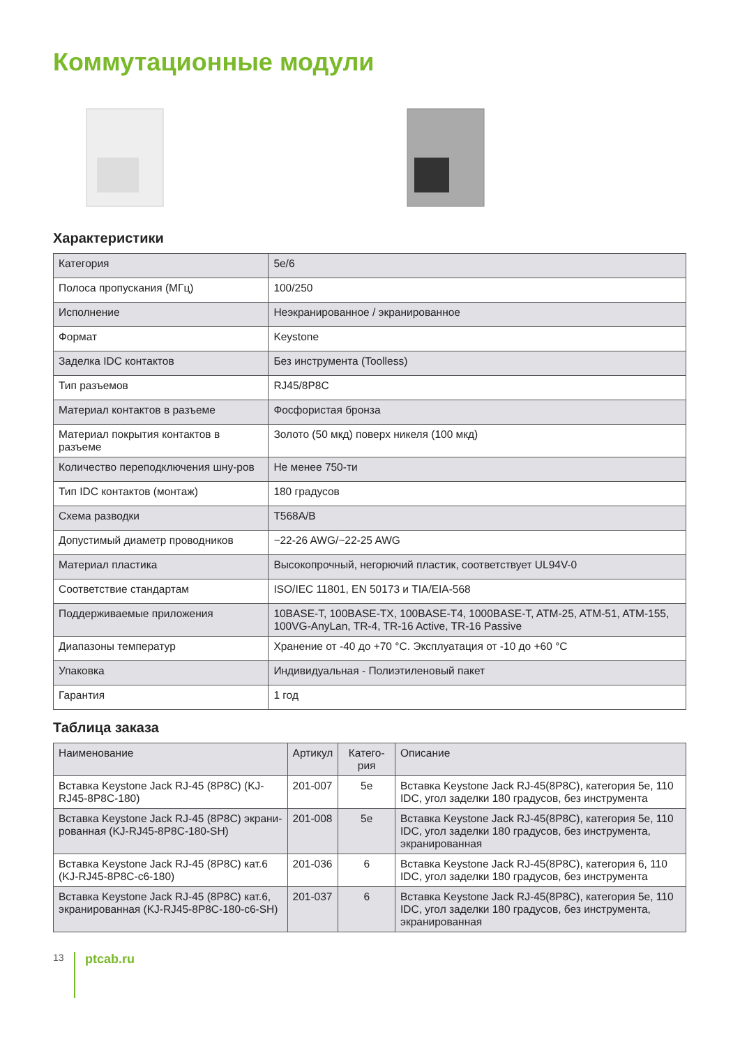Коммутационные модули
Характеристики
| Категория | 5e/6 |
| Полоса пропускания (МГц) | 100/250 |
| Исполнение | Неэкранированное / экранированное |
| Формат | Keystone |
| Заделка IDC контактов | Без инструмента (Toolless) |
| Тип разъемов | RJ45/8P8C |
| Материал контактов в разъеме | Фосфористая бронза |
| Материал покрытия контактов в разъеме | Золото (50 мкд) поверх никеля (100 мкд) |
| Количество переподключения шну-ров | Не менее 750-ти |
| Тип IDC контактов (монтаж) | 180 градусов |
| Схема разводки | T568A/B |
| Допустимый диаметр проводников | ~22-26 AWG/~22-25 AWG |
| Материал пластика | Высокопрочный, негорючий пластик, соответствует UL94V-0 |
| Соответствие стандартам | ISO/IEC 11801, EN 50173 и TIA/EIA-568 |
| Поддерживаемые приложения | 10BASE-T, 100BASE-TX, 100BASE-T4, 1000BASE-T, ATM-25, ATM-51, ATM-155, 100VG-AnyLan, TR-4, TR-16 Active, TR-16 Passive |
| Диапазоны температур | Хранение от -40 до +70 °C. Эксплуатация от -10 до +60 °C |
| Упаковка | Индивидуальная - Полиэтиленовый пакет |
| Гарантия | 1 год |
Таблица заказа
| Наименование | Артикул | Катего-рия | Описание |
| --- | --- | --- | --- |
| Вставка Keystone Jack RJ-45 (8P8C) (KJ-RJ45-8P8C-180) | 201-007 | 5e | Вставка Keystone Jack RJ-45(8P8C), категория 5e, 110 IDC, угол заделки 180 градусов, без инструмента |
| Вставка Keystone Jack RJ-45 (8P8C) экрани-рованная (KJ-RJ45-8P8C-180-SH) | 201-008 | 5e | Вставка Keystone Jack RJ-45(8P8C), категория 5e, 110 IDC, угол заделки 180 градусов, без инструмента, экранированная |
| Вставка Keystone Jack RJ-45 (8P8C) кат.6 (KJ-RJ45-8P8C-c6-180) | 201-036 | 6 | Вставка Keystone Jack RJ-45(8P8C), категория 6, 110 IDC, угол заделки 180 градусов, без инструмента |
| Вставка Keystone Jack RJ-45 (8P8C) кат.6, экранированная (KJ-RJ45-8P8C-180-c6-SH) | 201-037 | 6 | Вставка Keystone Jack RJ-45(8P8C), категория 5e, 110 IDC, угол заделки 180 градусов, без инструмента, экранированная |
13
ptcab.ru